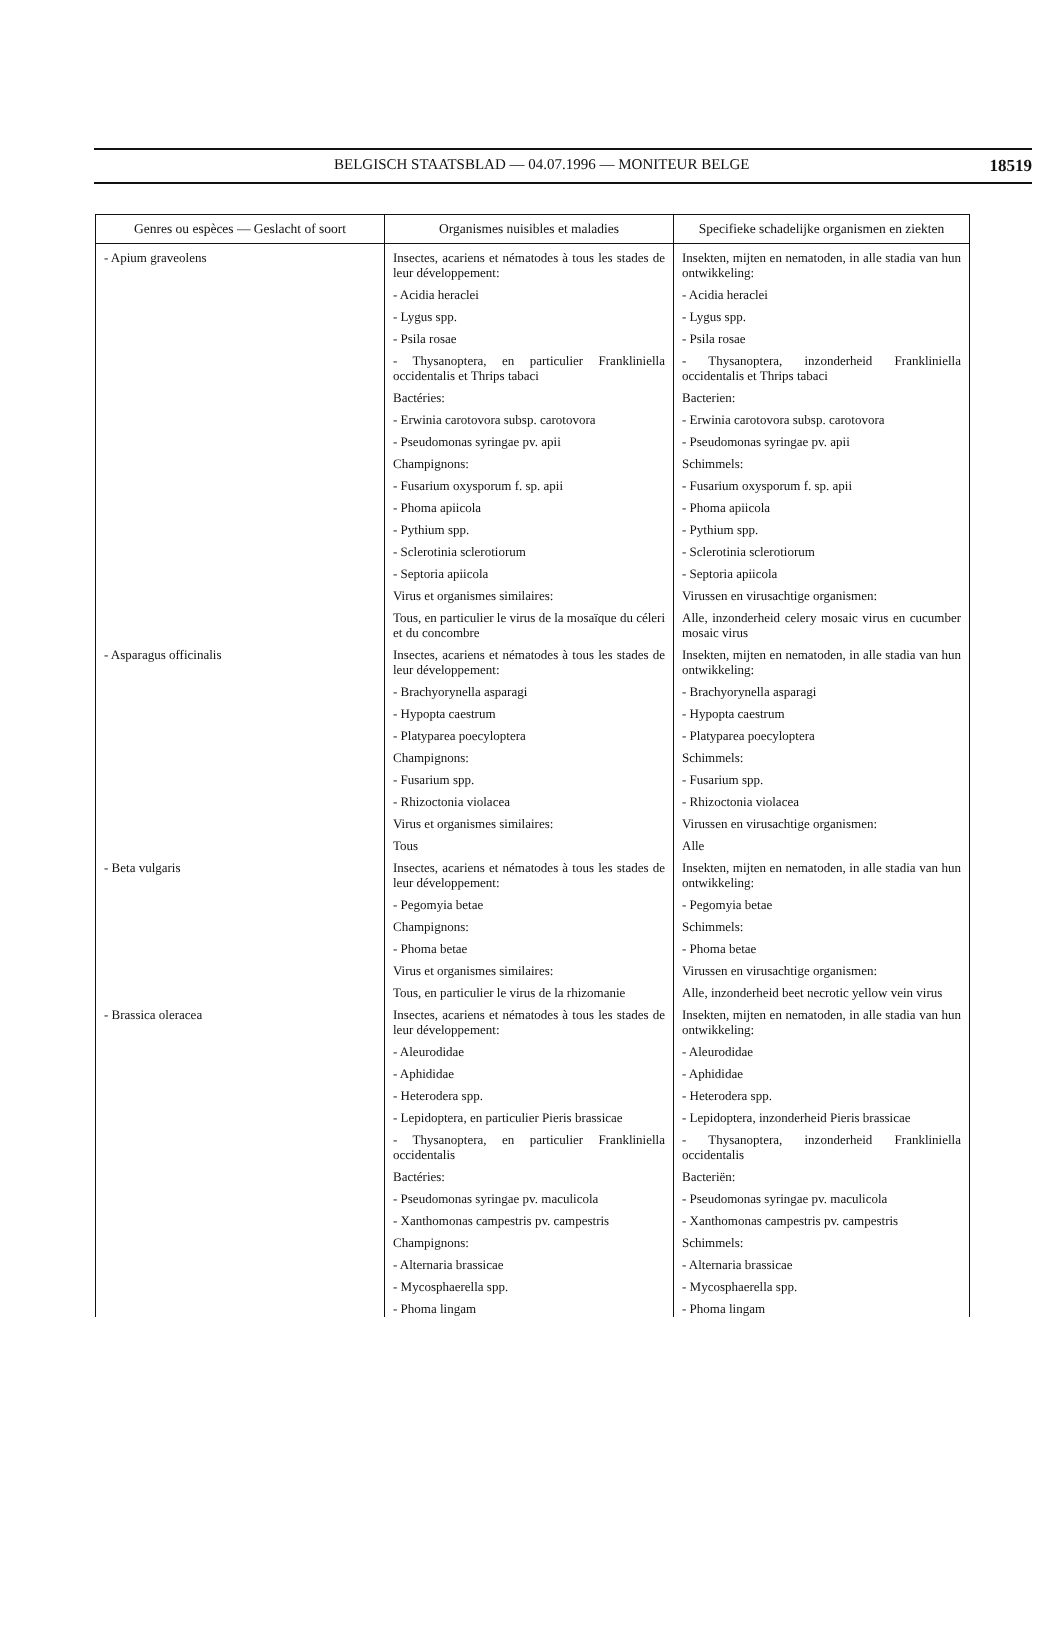BELGISCH STAATSBLAD — 04.07.1996 — MONITEUR BELGE 18519
| Genres ou espèces — Geslacht of soort | Organismes nuisibles et maladies | Specifieke schadelijke organismen en ziekten |
| --- | --- | --- |
| - Apium graveolens | Insectes, acariens et nématodes à tous les stades de leur développement: | Insekten, mijten en nematoden, in alle stadia van hun ontwikkeling: |
| | - Acidia heraclei | - Acidia heraclei |
| | - Lygus spp. | - Lygus spp. |
| | - Psila rosae | - Psila rosae |
| | - Thysanoptera, en particulier Frankliniella occidentalis et Thrips tabaci | - Thysanoptera, inzonderheid Frankliniella occidentalis et Thrips tabaci |
| | Bactéries: | Bacterien: |
| | - Erwinia carotovora subsp. carotovora | - Erwinia carotovora subsp. carotovora |
| | - Pseudomonas syringae pv. apii | - Pseudomonas syringae pv. apii |
| | Champignons: | Schimmels: |
| | - Fusarium oxysporum f. sp. apii | - Fusarium oxysporum f. sp. apii |
| | - Phoma apiicola | - Phoma apiicola |
| | - Pythium spp. | - Pythium spp. |
| | - Sclerotinia sclerotiorum | - Sclerotinia sclerotiorum |
| | - Septoria apiicola | - Septoria apiicola |
| | Virus et organismes similaires: | Virussen en virusachtige organismen: |
| | Tous, en particulier le virus de la mosaïque du céleri et du concombre | Alle, inzonderheid celery mosaic virus en cucumber mosaic virus |
| - Asparagus officinalis | Insectes, acariens et nématodes à tous les stades de leur développement: | Insekten, mijten en nematoden, in alle stadia van hun ontwikkeling: |
| | - Brachyorynella asparagi | - Brachyorynella asparagi |
| | - Hypopta caestrum | - Hypopta caestrum |
| | - Platyparea poecyloptera | - Platyparea poecyloptera |
| | Champignons: | Schimmels: |
| | - Fusarium spp. | - Fusarium spp. |
| | - Rhizoctonia violacea | - Rhizoctonia violacea |
| | Virus et organismes similaires: | Virussen en virusachtige organismen: |
| | Tous | Alle |
| - Beta vulgaris | Insectes, acariens et nématodes à tous les stades de leur développement: | Insekten, mijten en nematoden, in alle stadia van hun ontwikkeling: |
| | - Pegomyia betae | - Pegomyia betae |
| | Champignons: | Schimmels: |
| | - Phoma betae | - Phoma betae |
| | Virus et organismes similaires: | Virussen en virusachtige organismen: |
| | Tous, en particulier le virus de la rhizomanie | Alle, inzonderheid beet necrotic yellow vein virus |
| - Brassica oleracea | Insectes, acariens et nématodes à tous les stades de leur développement: | Insekten, mijten en nematoden, in alle stadia van hun ontwikkeling: |
| | - Aleurodidae | - Aleurodidae |
| | - Aphididae | - Aphididae |
| | - Heterodera spp. | - Heterodera spp. |
| | - Lepidoptera, en particulier Pieris brassicae | - Lepidoptera, inzonderheid Pieris brassicae |
| | - Thysanoptera, en particulier Frankliniella occidentalis | - Thysanoptera, inzonderheid Frankliniella occidentalis |
| | Bactéries: | Bacteriën: |
| | - Pseudomonas syringae pv. maculicola | - Pseudomonas syringae pv. maculicola |
| | - Xanthomonas campestris pv. campestris | - Xanthomonas campestris pv. campestris |
| | Champignons: | Schimmels: |
| | - Alternaria brassicae | - Alternaria brassicae |
| | - Mycosphaerella spp. | - Mycosphaerella spp. |
| | - Phoma lingam | - Phoma lingam |